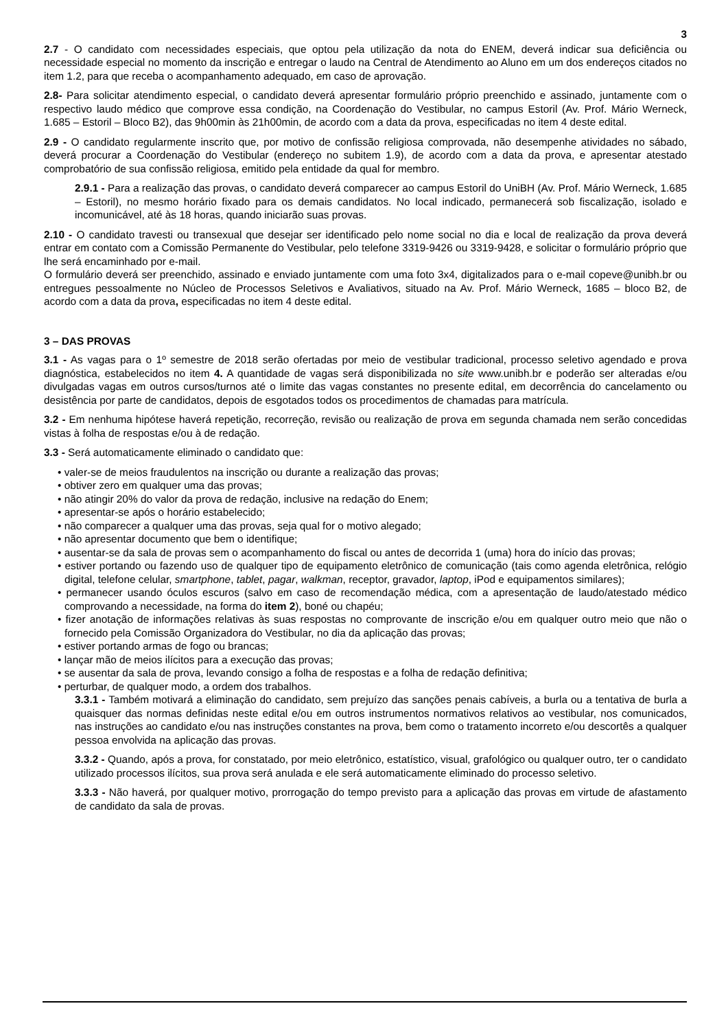3
2.7 - O candidato com necessidades especiais, que optou pela utilização da nota do ENEM, deverá indicar sua deficiência ou necessidade especial no momento da inscrição e entregar o laudo na Central de Atendimento ao Aluno em um dos endereços citados no item 1.2, para que receba o acompanhamento adequado, em caso de aprovação.
2.8- Para solicitar atendimento especial, o candidato deverá apresentar formulário próprio preenchido e assinado, juntamente com o respectivo laudo médico que comprove essa condição, na Coordenação do Vestibular, no campus Estoril (Av. Prof. Mário Werneck, 1.685 – Estoril – Bloco B2), das 9h00min às 21h00min, de acordo com a data da prova, especificadas no item 4 deste edital.
2.9 - O candidato regularmente inscrito que, por motivo de confissão religiosa comprovada, não desempenhe atividades no sábado, deverá procurar a Coordenação do Vestibular (endereço no subitem 1.9), de acordo com a data da prova, e apresentar atestado comprobatório de sua confissão religiosa, emitido pela entidade da qual for membro.
2.9.1 - Para a realização das provas, o candidato deverá comparecer ao campus Estoril do UniBH (Av. Prof. Mário Werneck, 1.685 – Estoril), no mesmo horário fixado para os demais candidatos. No local indicado, permanecerá sob fiscalização, isolado e incomunicável, até às 18 horas, quando iniciarão suas provas.
2.10 - O candidato travesti ou transexual que desejar ser identificado pelo nome social no dia e local de realização da prova deverá entrar em contato com a Comissão Permanente do Vestibular, pelo telefone 3319-9426 ou 3319-9428, e solicitar o formulário próprio que lhe será encaminhado por e-mail.
O formulário deverá ser preenchido, assinado e enviado juntamente com uma foto 3x4, digitalizados para o e-mail copeve@unibh.br ou entregues pessoalmente no Núcleo de Processos Seletivos e Avaliativos, situado na Av. Prof. Mário Werneck, 1685 – bloco B2, de acordo com a data da prova, especificadas no item 4 deste edital.
3 – DAS PROVAS
3.1 - As vagas para o 1º semestre de 2018 serão ofertadas por meio de vestibular tradicional, processo seletivo agendado e prova diagnóstica, estabelecidos no item 4. A quantidade de vagas será disponibilizada no site www.unibh.br e poderão ser alteradas e/ou divulgadas vagas em outros cursos/turnos até o limite das vagas constantes no presente edital, em decorrência do cancelamento ou desistência por parte de candidatos, depois de esgotados todos os procedimentos de chamadas para matrícula.
3.2 - Em nenhuma hipótese haverá repetição, recorreção, revisão ou realização de prova em segunda chamada nem serão concedidas vistas à folha de respostas e/ou à de redação.
3.3 - Será automaticamente eliminado o candidato que:
• valer-se de meios fraudulentos na inscrição ou durante a realização das provas;
• obtiver zero em qualquer uma das provas;
• não atingir 20% do valor da prova de redação, inclusive na redação do Enem;
• apresentar-se após o horário estabelecido;
• não comparecer a qualquer uma das provas, seja qual for o motivo alegado;
• não apresentar documento que bem o identifique;
• ausentar-se da sala de provas sem o acompanhamento do fiscal ou antes de decorrida 1 (uma) hora do início das provas;
• estiver portando ou fazendo uso de qualquer tipo de equipamento eletrônico de comunicação (tais como agenda eletrônica, relógio digital, telefone celular, smartphone, tablet, pagar, walkman, receptor, gravador, laptop, iPod e equipamentos similares);
• permanecer usando óculos escuros (salvo em caso de recomendação médica, com a apresentação de laudo/atestado médico comprovando a necessidade, na forma do item 2), boné ou chapéu;
• fizer anotação de informações relativas às suas respostas no comprovante de inscrição e/ou em qualquer outro meio que não o fornecido pela Comissão Organizadora do Vestibular, no dia da aplicação das provas;
• estiver portando armas de fogo ou brancas;
• lançar mão de meios ilícitos para a execução das provas;
• se ausentar da sala de prova, levando consigo a folha de respostas e a folha de redação definitiva;
• perturbar, de qualquer modo, a ordem dos trabalhos.
3.3.1 - Também motivará a eliminação do candidato, sem prejuízo das sanções penais cabíveis, a burla ou a tentativa de burla a quaisquer das normas definidas neste edital e/ou em outros instrumentos normativos relativos ao vestibular, nos comunicados, nas instruções ao candidato e/ou nas instruções constantes na prova, bem como o tratamento incorreto e/ou descortês a qualquer pessoa envolvida na aplicação das provas.
3.3.2 - Quando, após a prova, for constatado, por meio eletrônico, estatístico, visual, grafológico ou qualquer outro, ter o candidato utilizado processos ilícitos, sua prova será anulada e ele será automaticamente eliminado do processo seletivo.
3.3.3 - Não haverá, por qualquer motivo, prorrogação do tempo previsto para a aplicação das provas em virtude de afastamento de candidato da sala de provas.